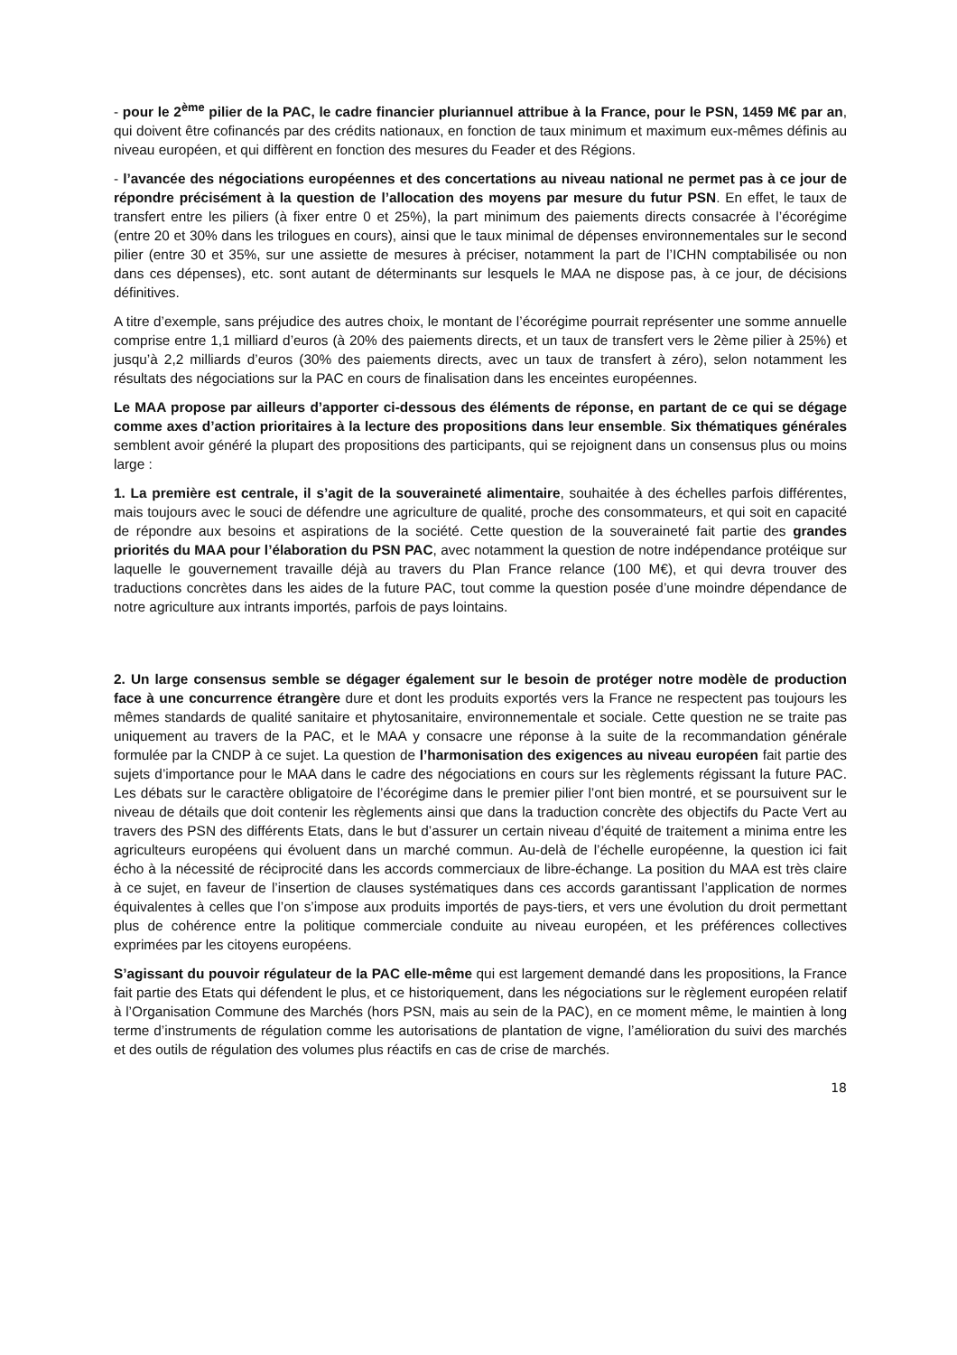- pour le 2<sup>ème</sup> pilier de la PAC, le cadre financier pluriannuel attribue à la France, pour le PSN, 1459 M€ par an, qui doivent être cofinancés par des crédits nationaux, en fonction de taux minimum et maximum eux-mêmes définis au niveau européen, et qui diffèrent en fonction des mesures du Feader et des Régions.
- l’avancée des négociations européennes et des concertations au niveau national ne permet pas à ce jour de répondre précisément à la question de l’allocation des moyens par mesure du futur PSN. En effet, le taux de transfert entre les piliers (à fixer entre 0 et 25%), la part minimum des paiements directs consacrée à l’écorégime (entre 20 et 30% dans les trilogues en cours), ainsi que le taux minimal de dépenses environnementales sur le second pilier (entre 30 et 35%, sur une assiette de mesures à préciser, notamment la part de l’ICHN comptabilisée ou non dans ces dépenses), etc. sont autant de déterminants sur lesquels le MAA ne dispose pas, à ce jour, de décisions définitives.
A titre d’exemple, sans préjudice des autres choix, le montant de l’écorégime pourrait représenter une somme annuelle comprise entre 1,1 milliard d’euros (à 20% des paiements directs, et un taux de transfert vers le 2ème pilier à 25%) et jusqu’à 2,2 milliards d’euros (30% des paiements directs, avec un taux de transfert à zéro), selon notamment les résultats des négociations sur la PAC en cours de finalisation dans les enceintes européennes.
Le MAA propose par ailleurs d’apporter ci-dessous des éléments de réponse, en partant de ce qui se dégage comme axes d’action prioritaires à la lecture des propositions dans leur ensemble. Six thématiques générales semblent avoir généré la plupart des propositions des participants, qui se rejoignent dans un consensus plus ou moins large :
1. La première est centrale, il s’agit de la souveraineté alimentaire, souhaitée à des échelles parfois différentes, mais toujours avec le souci de défendre une agriculture de qualité, proche des consommateurs, et qui soit en capacité de répondre aux besoins et aspirations de la société. Cette question de la souveraineté fait partie des grandes priorités du MAA pour l’élaboration du PSN PAC, avec notamment la question de notre indépendance protéique sur laquelle le gouvernement travaille déjà au travers du Plan France relance (100 M€), et qui devra trouver des traductions concrètes dans les aides de la future PAC, tout comme la question posée d’une moindre dépendance de notre agriculture aux intrants importés, parfois de pays lointains.
2. Un large consensus semble se dégager également sur le besoin de protéger notre modèle de production face à une concurrence étrangère dure et dont les produits exportés vers la France ne respectent pas toujours les mêmes standards de qualité sanitaire et phytosanitaire, environnementale et sociale. Cette question ne se traite pas uniquement au travers de la PAC, et le MAA y consacre une réponse à la suite de la recommandation générale formulée par la CNDP à ce sujet. La question de l’harmonisation des exigences au niveau européen fait partie des sujets d’importance pour le MAA dans le cadre des négociations en cours sur les règlements régissant la future PAC. Les débats sur le caractère obligatoire de l’écorégime dans le premier pilier l’ont bien montré, et se poursuivent sur le niveau de détails que doit contenir les règlements ainsi que dans la traduction concrète des objectifs du Pacte Vert au travers des PSN des différents Etats, dans le but d’assurer un certain niveau d’équité de traitement a minima entre les agriculteurs européens qui évoluent dans un marché commun. Au-delà de l’échelle européenne, la question ici fait écho à la nécessité de réciprocité dans les accords commerciaux de libre-échange. La position du MAA est très claire à ce sujet, en faveur de l’insertion de clauses systématiques dans ces accords garantissant l’application de normes équivalentes à celles que l’on s’impose aux produits importés de pays-tiers, et vers une évolution du droit permettant plus de cohérence entre la politique commerciale conduite au niveau européen, et les préférences collectives exprimées par les citoyens européens.
S’agissant du pouvoir régulateur de la PAC elle-même qui est largement demandé dans les propositions, la France fait partie des Etats qui défendent le plus, et ce historiquement, dans les négociations sur le règlement européen relatif à l’Organisation Commune des Marchés (hors PSN, mais au sein de la PAC), en ce moment même, le maintien à long terme d’instruments de régulation comme les autorisations de plantation de vigne, l’amélioration du suivi des marchés et des outils de régulation des volumes plus réactifs en cas de crise de marchés.
18